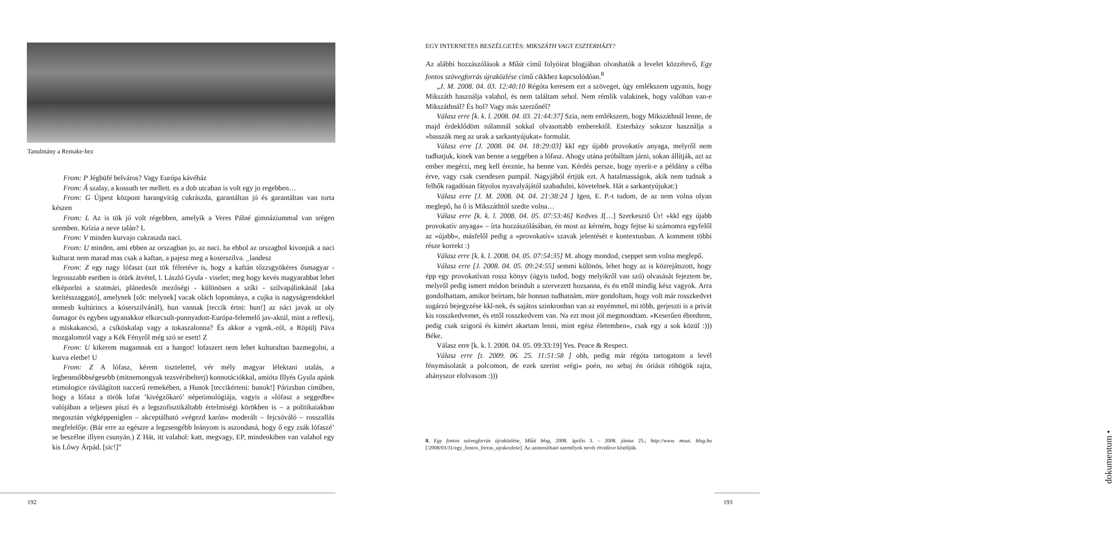Tanulmány a Remake-hez
From: P Jégbüfé belváros? Vagy Európa kávéház
From: Á szalay, a kossuth ter mellett. es a dob utcaban is volt egy jo regebben…
From: G Újpest központ harangvirág cukrászda, garantáltan jó és garantáltan van torta készen
From: L Az is tök jó volt régebben, amelyik a Veres Pálné gimnáziummal van srégen szemben. Krízia a neve talán? L
From: V minden kurvajo cukraszda naci.
From: U minden, ami ebben az orszagban jo, az naci. ha ebbol az orszagbol kivonjuk a naci kulturat nem marad mas csak a kaftan, a pajesz meg a koserszilva. _landesz
From: Z egy nagy lófaszt (azt tök félretéve is, hogy a kaftán tőzzsgyökéres ősmagyar - legrosszabb esetben is ótürk átvétel, l. László Gyula - viselet; meg hogy kevés magyarabbat lehet elképzelni a szatmári, plánedesőt mezőségi - különösen a szíki - szilvapálinkánál [aka kerítésszaggató], amelynek [sőt: melynek] vacak olách lopománya, a cujka is nagyságrendekkel nemesb kultúrincs a kóserszilvánál), hun vannak [teccik értni: hun!] az náci javak az oly ősmagor és egyben ugyanakkor elkorcsult-punnyadott-Európa-felemelő jav-aktúl, mint a reflexíj, a miskakancsó, a csíkóskalap vagy a tokaszalonna? És akkor a vgmk.-ról, a Röpülj Páva mozgalomról vagy a Kék Fényről még szó se esett! Z
From: U kikerem magamnak ezt a hangot! lofaszert nem lehet kulturaltan bazmegolni, a kurva eletbe! U
From: Z A lófasz, kérem tisztelettel, vér mély magyar lélektani utalás, a legbennsőbbségesebb (mitnemongyak tezsvéribelterj) konnotációkkal, amióta Illyés Gyula apánk etimologice rávilágított naccerű remekében, a Hunok [teccikérteni: hunok!] Párizsban címűben, hogy a lófasz a török lofat ’kivégzőkaró’ népetimológiája, vagyis a »lófasz a seggedbe« valójában a teljesen píszí és a legszofisztikáltabb értelmiségi körökben is – a politikaiakban megosztán végképpeniglen – akceptálható »végezd karón« moderált – fejcsóváló – rosszallás megfelelője. (Bár erre az egészre a legzsengébb leányom is aszondaná, hogy ő egy zsák lófaszé’ se beszélne illyen csunyán.) Z Hát, itt valahol: katt, megvagy, EP, mindenkiben van valahol egy kis Lőwy Árpád. [sic!]”
192
EGY INTERNETES BESZÉLGETÉS: MIKSZÁTH VAGY ESZTERHÁZY?
Az alábbi hozzászólások a Műút című folyóirat blogjában olvashatók a levelet közzétevő, Egy fontos szövegforrás újraközlése című cikkhez kapcsolódóan.<sup>8</sup>
„J. M. 2008. 04. 03. 12:40:10 Régóta keresem ezt a szöveget, úgy emlékszem ugyanis, hogy Mikszáth használja valahol, és nem találtam sehol. Nem rémlik valakinek, hogy valóban van-e Mikszáthnál? És hol? Vagy más szerzőnél?
Válasz erre [k. k. l. 2008. 04. 03. 21:44:37] Szia, nem emlékszem, hogy Mikszáthnál lenne, de majd érdeklődöm nálamnál sokkal olvasottabb emberektől. Esterházy sokszor használja a »basszák meg az urak a sarkantyújukat« formulát.
Válasz erre [J. 2008. 04. 04. 18:29:03] kkl egy újabb provokatív anyaga, melyről nem tudhatjuk, kinek van benne a seggében a lófasz. Ahogy utána próbáltam járni, sokan állítják, azt az ember megérzi, meg kell éreznie, ha benne van. Kérdés persze, hogy nyerít-e a példány a célba érve, vagy csak csendesen pumpál. Nagyjából értjük ezt. A hatalmasságok, akik nem tudnak a felhők ragadósan fátyolos nyavalyájától szabadulni, követelnek. Hát a sarkantyújukat:)
Válasz erre [J. M. 2008. 04. 04. 21:38:24 ] Igen, E. P.-t tudom, de az nem volna olyan meglepő, ha ő is Mikszáthtól szedte volna…
Válasz erre [k. k. l. 2008. 04. 05. 07:53:46] Kedves J[…] Szerkesztő Úr! »kkl egy újabb provokatív anyaga« – írta hozzászólásában, én most az kérném, hogy fejtse ki számomra egyfelől az »újabb«, másfelől pedig a »provokatív« szavak jelentését e kontextusban. A komment többi része korrekt :)
Válasz erre [k. k. l. 2008. 04. 05. 07:54:35] M. ahogy mondod, cseppet sem volna meglepő.
Válasz erre [J. 2008. 04. 05. 09:24:55] semmi különös, lehet hogy az is közrejátszott, hogy épp egy provokatívan rossz könyv (úgyis tudod, hogy melyikről van szó) olvasását fejeztem be, melyről pedig ismert módon beindult a szervezett hozsanna, és én ettől mindig kész vagyok. Arra gondolhattam, amikor beírtam, bár honnan tudhatnám, mire gondoltam, hogy volt már rosszkedvet sugárzó bejegyzése kkl-nek, és sajátos szinkronban van az enyémmel, mi több, gerjeszti is a privát kis rosszkedvemet, és ettől rosszkedvem van. Na ezt most jól megmondtam. »Keserűen ébredtem, pedig csak szigorú és kimért akartam lenni, mint egész életemben«, csak egy a sok közül :))) Béke.
Válasz erre [k. k. l. 2008. 04. 05. 09:33:19] Yes. Peace & Respect.
Válasz erre [t. 2009. 06. 25. 11:51:58 ] ohh, pedig már régóta tartogatom a levél fénymásolatát a polcomon, de ezek szerint »régi« poén, no sebaj én óriásit röhögök rajta, ahányszor elolvasom :)))
8. Egy fontos szövegforrás újraközlése, Műút blog, 2008. április 3. – 2008. június 25.; http://www. muut. blog.hu [/2008/03/31/egy_fontos_forras_ujrakozlese]. Az azonosítható személyek nevét rövidítve közöljük.
dokumentum •
193